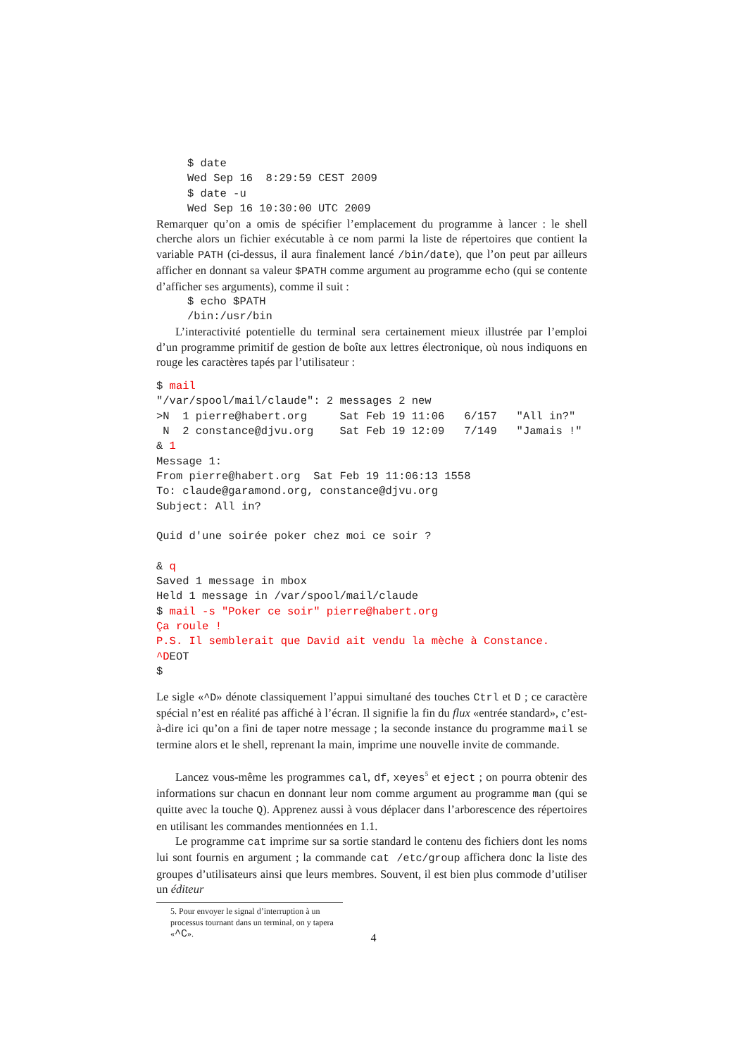$ date
Wed Sep 16  8:29:59 CEST 2009
$ date -u
Wed Sep 16 10:30:00 UTC 2009
Remarquer qu’on a omis de spécifier l’emplacement du programme à lancer : le shell cherche alors un fichier exécutable à ce nom parmi la liste de répertoires que contient la variable PATH (ci-dessus, il aura finalement lancé /bin/date), que l’on peut par ailleurs afficher en donnant sa valeur $PATH comme argument au programme echo (qui se contente d’afficher ses arguments), comme il suit :
$ echo $PATH
/bin:/usr/bin
L’interactivité potentielle du terminal sera certainement mieux illustrée par l’emploi d’un programme primitif de gestion de boîte aux lettres électronique, où nous indiquons en rouge les caractères tapés par l’utilisateur :
$ mail
"/var/spool/mail/claude": 2 messages 2 new
>N  1 pierre@habert.org     Sat Feb 19 11:06   6/157   "All in?"
 N  2 constance@djvu.org    Sat Feb 19 12:09   7/149   "Jamais !"
& 1
Message 1:
From pierre@habert.org  Sat Feb 19 11:06:13 1558
To: claude@garamond.org, constance@djvu.org
Subject: All in?

Quid d'une soirée poker chez moi ce soir ?

& q
Saved 1 message in mbox
Held 1 message in /var/spool/mail/claude
$ mail -s "Poker ce soir" pierre@habert.org
Ça roule !
P.S. Il semblerait que David ait vendu la mèche à Constance.
^DEOT
$
Le sigle «^D» dénote classiquement l’appui simultané des touches Ctrl et D ; ce caractère spécial n’est en réalité pas affiché à l’écran. Il signifie la fin du flux «entrée standard», c’est-à-dire ici qu’on a fini de taper notre message ; la seconde instance du programme mail se termine alors et le shell, reprenant la main, imprime une nouvelle invite de commande.
Lancez vous-même les programmes cal, df, xeyes<sup>5</sup> et eject ; on pourra obtenir des informations sur chacun en donnant leur nom comme argument au programme man (qui se quitte avec la touche Q). Apprenez aussi à vous déplacer dans l’arborescence des répertoires en utilisant les commandes mentionnées en 1.1.
Le programme cat imprime sur sa sortie standard le contenu des fichiers dont les noms lui sont fournis en argument ; la commande cat /etc/group affichera donc la liste des groupes d’utilisateurs ainsi que leurs membres. Souvent, il est bien plus commode d’utiliser un éditeur
5. Pour envoyer le signal d’interruption à un processus tournant dans un terminal, on y tapera «^C».
4